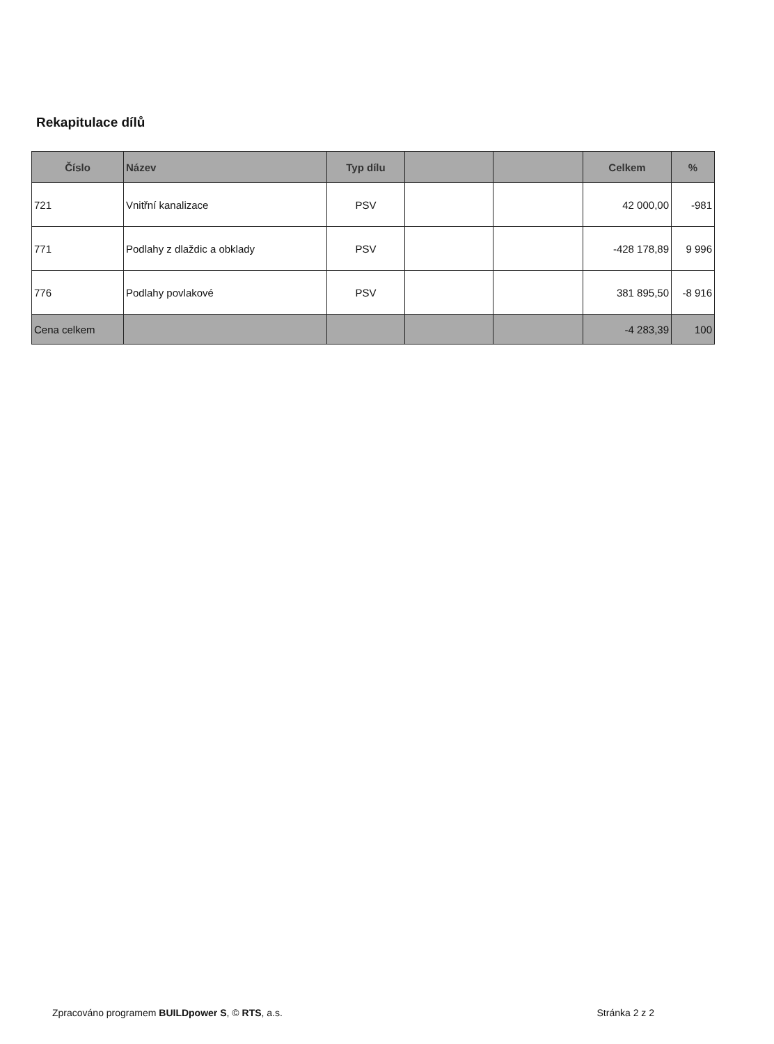Rekapitulace dílů
| Číslo | Název | Typ dílu | | | Celkem | % |
| --- | --- | --- | --- | --- | --- | --- |
| 721 | Vnitřní kanalizace | PSV | | | 42 000,00 | -981 |
| 771 | Podlahy z dlaždic a obklady | PSV | | | -428 178,89 | 9 996 |
| 776 | Podlahy povlakové | PSV | | | 381 895,50 | -8 916 |
| Cena celkem | | | | | -4 283,39 | 100 |
Zpracováno programem BUILDpower S, © RTS, a.s. Stránka 2 z 2